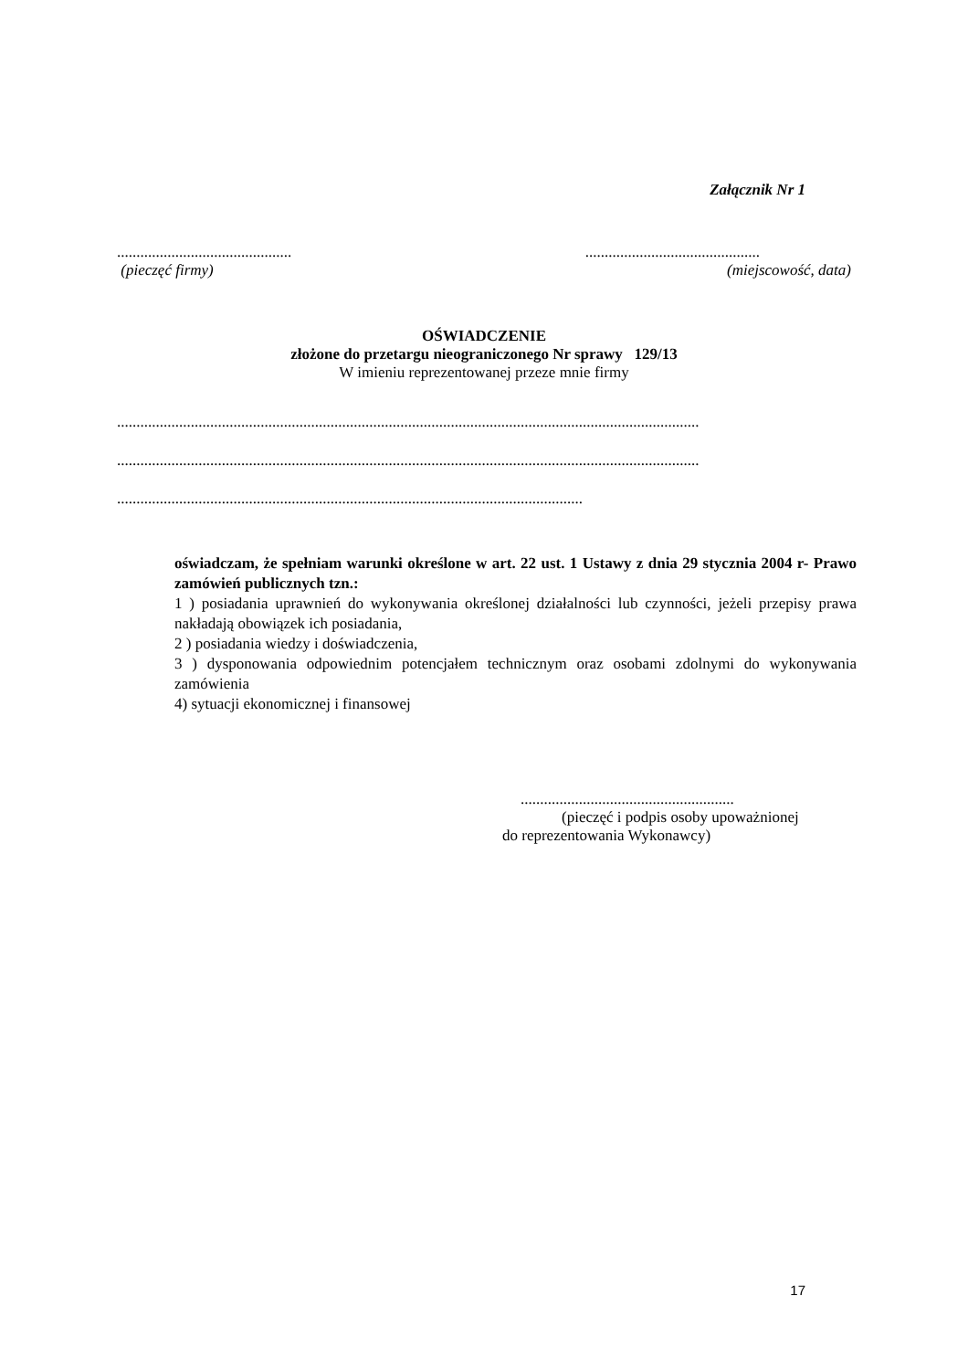Załącznik Nr 1
..........................................................................................
(pieczęć firmy) (miejscowość, data)
OŚWIADCZENIE
złożone do przetargu nieograniczonego Nr sprawy 129/13
W imieniu reprezentowanej przeze mnie firmy
......................................................................................................................................................
......................................................................................................................................................
........................................................................................................................
oświadczam, że spełniam warunki określone w art. 22 ust. 1 Ustawy z dnia 29 stycznia 2004 r- Prawo zamówień publicznych tzn.:
1 ) posiadania uprawnień do wykonywania określonej działalności lub czynności, jeżeli przepisy prawa nakładają obowiązek ich posiadania,
2 ) posiadania wiedzy i doświadczenia,
3 ) dysponowania odpowiednim potencjałem technicznym oraz osobami zdolnymi do wykonywania zamówienia
4) sytuacji ekonomicznej i finansowej
.......................................................
(pieczęć i podpis osoby upoważnionej
do reprezentowania Wykonawcy)
17